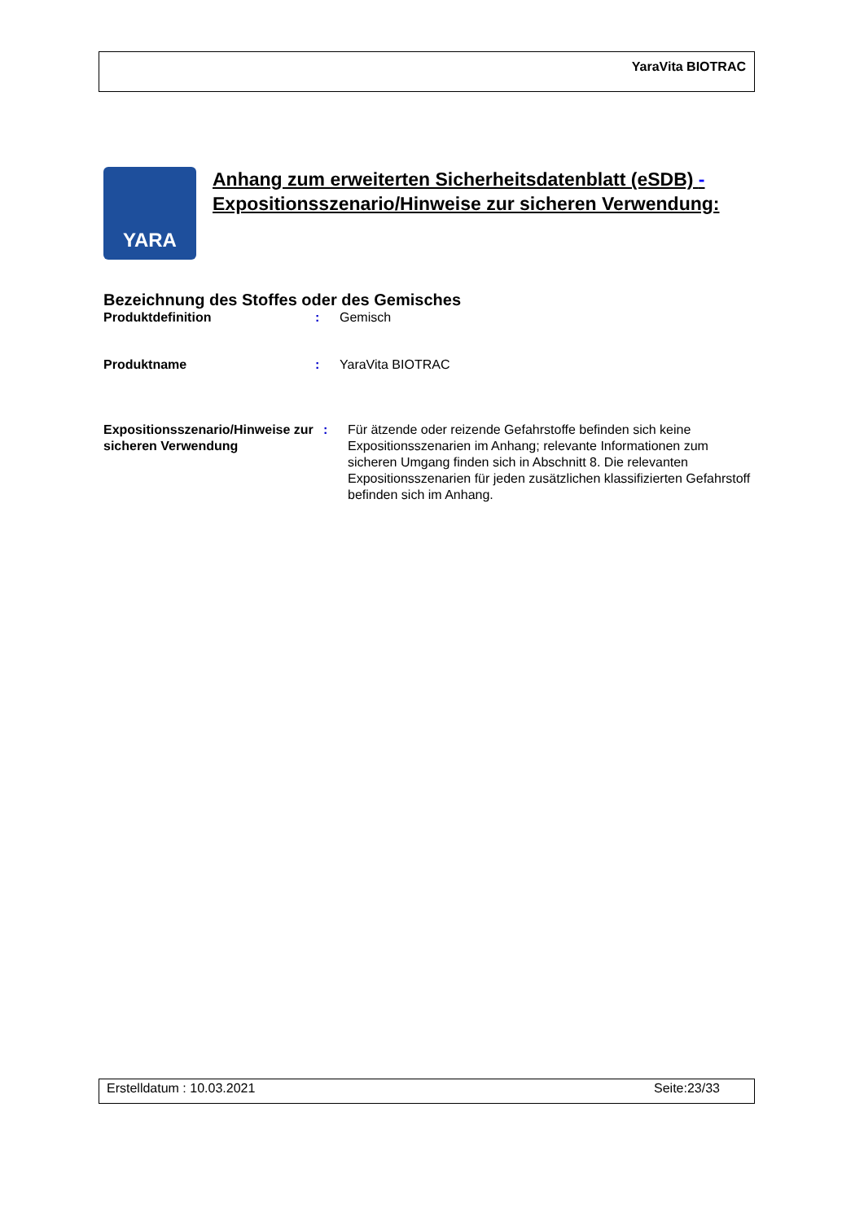YaraVita BIOTRAC
YARA
Anhang zum erweiterten Sicherheitsdatenblatt (eSDB) -
Expositionsszenario/Hinweise zur sicheren Verwendung:
Bezeichnung des Stoffes oder des Gemisches
Produktdefinition : Gemisch
Produktname : YaraVita BIOTRAC
Expositionsszenario/Hinweise zur sicheren Verwendung
: Für ätzende oder reizende Gefahrstoffe befinden sich keine Expositionsszenarien im Anhang; relevante Informationen zum sicheren Umgang finden sich in Abschnitt 8. Die relevanten Expositionsszenarien für jeden zusätzlichen klassifizierten Gefahrstoff befinden sich im Anhang.
Erstelldatum : 10.03.2021 Seite:23/33